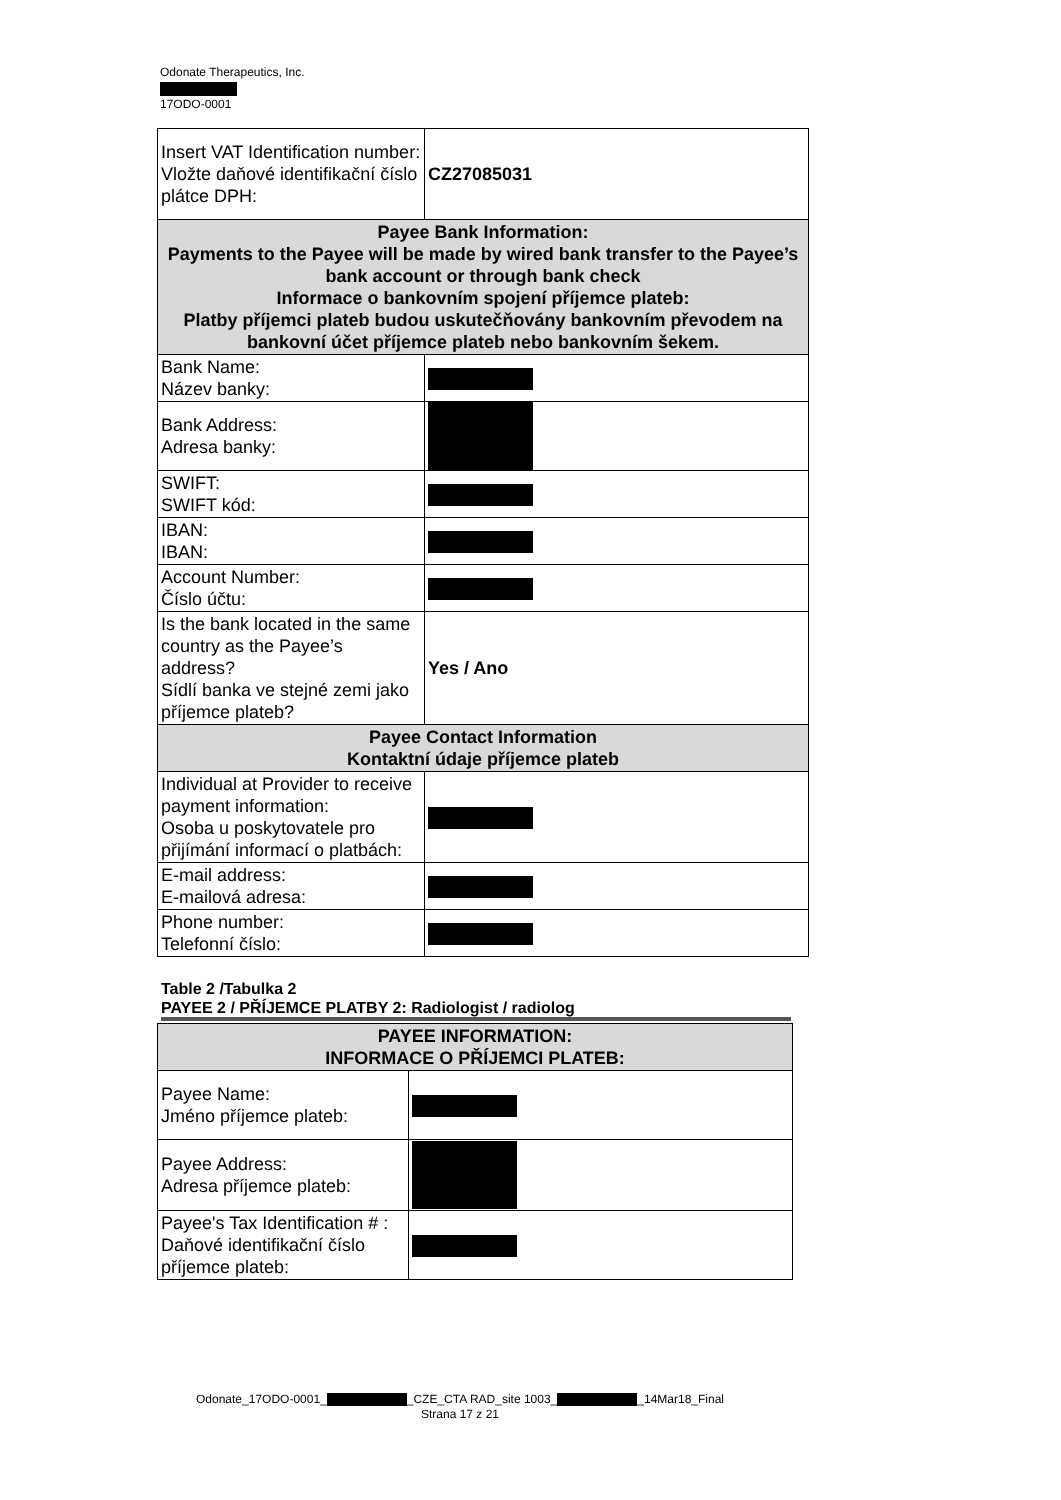Odonate Therapeutics, Inc.
17ODO-0001
| Insert VAT Identification number: Vložte daňové identifikační číslo plátce DPH: | CZ27085031 |
| Payee Bank Information: Payments to the Payee will be made by wired bank transfer to the Payee’s bank account or through bank check Informace o bankovním spojení příjemce plateb: Platby příjemci plateb budou uskutečňovány bankovním převodem na bankovní účet příjemce plateb nebo bankovním šekem. | |
| Bank Name: Název banky: | |
| Bank Address: Adresa banky: | |
| SWIFT: SWIFT kód: | |
| IBAN: IBAN: | |
| Account Number: Číslo účtu: | |
| Is the bank located in the same country as the Payee’s address? Sídlí banka ve stejné zemi jako příjemce plateb? | Yes / Ano |
| Payee Contact Information Kontaktní údaje příjemce plateb | |
| Individual at Provider to receive payment information: Osoba u poskytovatele pro přijímání informací o platbách: | |
| E-mail address: E-mailová adresa: | |
| Phone number: Telefonní číslo: | |
Table 2 /Tabulka 2
PAYEE 2 / PŘÍJEMCE PLATBY 2: Radiologist / radiolog
| PAYEE INFORMATION: INFORMACE O PŘÍJEMCI PLATEB: | |
| Payee Name: Jméno příjemce plateb: | |
| Payee Address: Adresa příjemce plateb: | |
| Payee's Tax Identification # : Daňové identifikační číslo příjemce plateb: | |
Odonate_17ODO-0001_ _CZE_CTA RAD_site 1003_ _14Mar18_Final
Strana 17 z 21